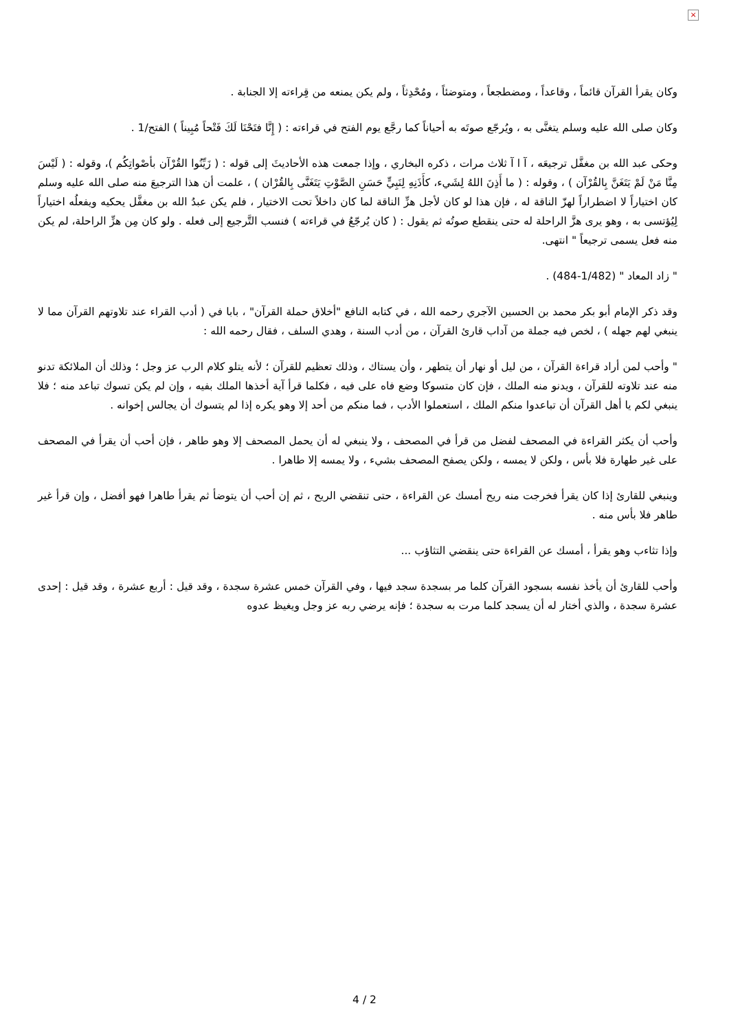×
وكان يقرأ القرآن قائماً ، وقاعداً ، ومضطجعاً ، ومتوضئاً ، ومُحْدِثاً ، ولم يكن يمنعه من قِراءته إلا الجنابة .
وكان صلى الله عليه وسلم يتغنَّى به ، ويُرجّع صوتَه به أحياناً كما رجَّع يوم الفتح في قراءته : ( إِنَّا فتَحْنَا لَكَ فَتْحاً مُبِيناً ) الفتح/1 .
وحكى عبد الله بن مغفَّل ترجيعَه ، آ ا آ ثلاث مرات ، ذكره البخاري ، وإذا جمعت هذه الأحاديثَ إلى قوله : ( زَيِّنُوا القُرْآن بأصْواتِكُم )، وقوله : ( لَيْسَ مِنَّا مَنْ لَمْ يَتَغَنَّ بِالقُرْآن ) ، وقوله : ( ما أَذِنَ اللهُ لِشَيء، كأَذَنِهِ لِنَبِيٍّ حَسَنِ الصَّوْتِ يَتَغَنَّى بِالقُرْان ) ، علمت أن هذا الترجيعَ منه صلى الله عليه وسلم كان اختياراً لا اضطراراً لهزّ الناقة له ، فإن هذا لو كان لأجل هزِّ الناقة لما كان داخلاً تحت الاختيار ، فلم يكن عبدُ الله بن مغفَّل يحكيه ويفعلُه اختياراً لِيُؤتسى به ، وهو يرى هزَّ الراحلة له حتى ينقطع صوتُه ثم يقول : ( كان يُرجّعُ في قراءته ) فنسب التَّرجيع إلى فعله . ولو كان مِن هزِّ الراحلة، لم يكن منه فعل يسمى ترجيعاً " انتهى.
" زاد المعاد " (1/482-484) .
وقد ذكر الإمام أبو بكر محمد بن الحسين الآجري رحمه الله ، في كتابه النافع "أخلاق حملة القرآن" ، بابا في ( أدب القراء عند تلاوتهم القرآن مما لا ينبغي لهم جهله ) ، لخص فيه جملة من آداب قارئ القرآن ، من أدب السنة ، وهدي السلف ، فقال رحمه الله :
" وأحب لمن أراد قراءة القرآن ، من ليل أو نهار أن يتطهر ، وأن يستاك ، وذلك تعظيم للقرآن ؛ لأنه يتلو كلام الرب عز وجل ؛ وذلك أن الملائكة تدنو منه عند تلاوته للقرآن ، ويدنو منه الملك ، فإن كان متسوكا وضع فاه على فيه ، فكلما قرأ آية أخذها الملك بفيه ، وإن لم يكن تسوك تباعد منه ؛ فلا ينبغي لكم يا أهل القرآن أن تباعدوا منكم الملك ، استعملوا الأدب ، فما منكم من أحد إلا وهو يكره إذا لم يتسوك أن يجالس إخوانه .
وأحب أن يكثر القراءة في المصحف لفضل من قرأ في المصحف ، ولا ينبغي له أن يحمل المصحف إلا وهو طاهر ، فإن أحب أن يقرأ في المصحف على غير طهارة فلا بأس ، ولكن لا يمسه ، ولكن يصفح المصحف بشيء ، ولا يمسه إلا طاهرا .
وينبغي للقارئ إذا كان يقرأ فخرجت منه ريح أمسك عن القراءة ، حتى تنقضي الريح ، ثم إن أحب أن يتوضأ ثم يقرأ طاهرا فهو أفضل ، وإن قرأ غير طاهر فلا بأس منه .
وإذا تثاءب وهو يقرأ ، أمسك عن القراءة حتى ينقضي التثاؤب ...
وأحب للقارئ أن يأخذ نفسه بسجود القرآن كلما مر بسجدة سجد فيها ، وفي القرآن خمس عشرة سجدة ، وقد قيل : أربع عشرة ، وقد قيل : إحدى عشرة سجدة ، والذي أختار له أن يسجد كلما مرت به سجدة ؛ فإنه يرضي ربه عز وجل ويغيظ عدوه
4 / 2